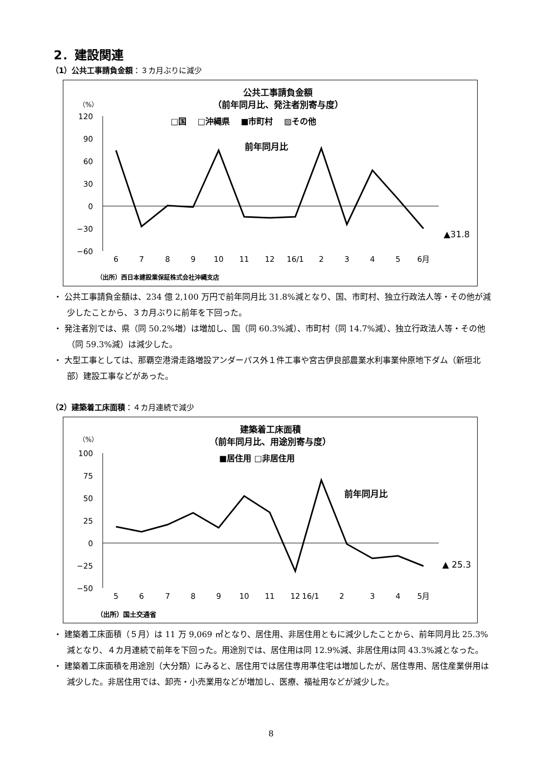2．建設関連
（1）公共工事請負金額：３カ月ぶりに減少
公共工事請負金額
（前年同月比、発注者別寄与度）
（%）
□国　 □沖縄県 　■市町村　 ▨その他
前年同月比
120
90
60
30
0
−30
−60
▲31.8
6
7
8
9
10
11
12
16/1
2
3
4
5
6月
（出所）西日本建設業保証株式会社沖縄支店
・ 公共工事請負金額は、234 億 2,100 万円で前年同月比 31.8%減となり、国、市町村、独立行政法人等・その他が減少したことから、３カ月ぶりに前年を下回った。
・ 発注者別では、県（同 50.2%増）は増加し、国（同 60.3%減）、市町村（同 14.7%減）、独立行政法人等・その他（同 59.3%減）は減少した。
・ 大型工事としては、那覇空港滑走路増設アンダーパス外１件工事や宮古伊良部農業水利事業仲原地下ダム（新垣北部）建設工事などがあった。
（2）建築着工床面積：４カ月連続で減少
建築着工床面積
（前年同月比、用途別寄与度）
（%）
■居住用 □非居住用
前年同月比
100
75
50
25
0
−25
−50
▲ 25.3
5
6
7
8
9
10
11
12
16/1
2
3
4
5月
（出所）国土交通省
・ 建築着工床面積（５月）は 11 万 9,069 ㎡となり、居住用、非居住用ともに減少したことから、前年同月比 25.3%減となり、４カ月連続で前年を下回った。用途別では、居住用は同 12.9%減、非居住用は同 43.3%減となった。
・ 建築着工床面積を用途別（大分類）にみると、居住用では居住専用準住宅は増加したが、居住専用、居住産業併用は減少した。非居住用では、卸売・小売業用などが増加し、医療、福祉用などが減少した。
8